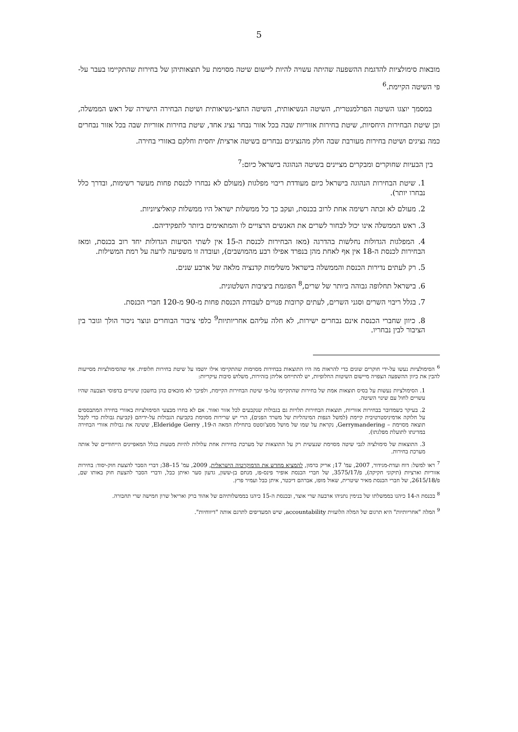5
מובאות סימולציות להדגמת ההשפעה שהיתה עשויה להיות ליישום שיטה מסוימת על תוצאותיהן של בחירות שהתקיימו בעבר על-פי השיטה הקיימת.<sup>6</sup>
במסמך יוצגו השיטה הפרלמנטרית, השיטה הנשיאותית, השיטה החצי-נשיאותית ושיטת הבחירה הישירה של ראש הממשלה, וכן שיטת הבחירות היחסיות, שיטת בחירות אזוריות שבה בכל אזור נבחר נציג אחד, שיטת בחירות אזוריות שבה בכל אזור נבחרים כמה נציגים ושיטת בחירות מעורבת שבה חלק מהנציגים נבחרים בשיטה ארצית/ יחסית וחלקם באזורי בחירה.
בין הבעיות שחוקרים ומבקרים מציינים בשיטה הנהוגה בישראל כיום:<sup>7</sup>
1. שיטת הבחירות הנהוגה בישראל כיום מעודדת ריבוי מפלגות (מעולם לא נבחרו לכנסת פחות מעשר רשימות, ובדרך כלל נבחרו יותר).
2. מעולם לא זכתה רשימה אחת לרוב בכנסת, ועקב כך כל ממשלות ישראל היו ממשלות קואליציוניות.
3. ראש הממשלה אינו יכול לבחור לשרים את האנשים הרצויים לו והמתאימים ביותר לתפקידיהם.
4. המפלגות הגדולות נחלשות בהדרגה (מאז הבחירות לכנסת ה-15 אין לשתי הסיעות הגדולות יחד רוב בכנסת, ומאז הבחירות לכנסת ה-18 אין אף לאחת מהן בנפרד אפילו רבע מהמושבים), ועובדה זו משפיעה לרעה על רמת המשילות.
5. רק לעתים נדירות הכנסת והממשלה בישראל משלימות קדנציה מלאה של ארבע שנים.
6. בישראל תחלופה גבוהה ביותר של שרים,<sup>8</sup> הפוגמת ביציבות השלטונית.
7. בגלל ריבוי השרים וסגני השרים, לעתים קרובות פנויים לעבודת הכנסת פחות מ-90 מ-120 חברי הכנסת.
8. כיוון שחברי הכנסת אינם נבחרים ישירות, לא חלה עליהם אחריותיות<sup>9</sup> כלפי ציבור הבוחרים ונוצר ניכור הולך וגובר בין הציבור לבין נבחריו.
<sup>6</sup> הסימולציות נעשו על-ידי חוקרים שונים כדי להראות מה היו התוצאות בבחירות מסוימות שהתקיימו אילו יושמו על שיטת בחירות חלופית. אף שהסימולציות מסייעות להבין את כיוון ההשפעה הצפויה מיישום השיטות החלופיות, יש להתייחס אליהן בזהירות, משלוש סיבות עיקריות:
1. הסימולציות נעשות על בסיס תוצאות אמת של בחירות שהתקיימו על-פי שיטת הבחירות הקיימת, ולפיכך לא מובאים בהן בחשבון שינויים בדפוסי הצבעה שהיו עשויים לחול עם שינוי השיטה.
2. בעיקר כשמדובר בבחירות אזוריות, תוצאות הבחירות תלויות גם בגבולות שנקבעים לכל אזור ואזור. אם לא בחרו מבצעי הסימולציות באזורי בחירה המתבססים על חלוקה אדמיניסטרטיבית קיימת (למשל הנפות המינהליות של משרד הפנים), הרי יש שרירות מסוימת בקביעת הגבולות על-ידיהם (קביעת גבולות כדי לקבל תוצאה מסוימת – Gerrymandering, נקראת על שמו של מושל מסצ'וסטס בתחילת המאה ה-19, Elderidge Gerry, ששינה את גבולות אזורי הבחירה במדינתו לתועלת מפלגתו).
3. התוצאות של סימולציה לגבי שיטה מסוימת שנעשית רק על התוצאות של מערכת בחירות אחת עלולות להיות מטעות בגלל המאפיינים הייחודיים של אותה מערכת בחירות.
<sup>7</sup> ראו למשל: דוח ועדת-מגידור, 2007, עמ' 17; אריק כרמון, להמציא מחדש את הדמוקרטיה הישראלית, 2009, עמ' 15–38; דברי הסבר להצעת חוק-יסוד: בחירות אזוריות וארציות (תיקוני חקיקה), פ/3575/17, של חברי הכנסת אופיר פינס-פז, מנחם בן-ששון, גדעון סער ואיתן כבל, ודברי הסבר להצעת חוק באותו שם, פ/2615/18, של חברי הכנסת מאיר שיטרית, שאול מופז, אברהם דיכטר, איתן כבל ועמיר פרץ.
<sup>8</sup> בכנסת ה-14 כיהנו בממשלתו של בנימין נתניהו ארבעה שרי אוצר, ובכנסת ה-15 כיהנו בממשלותיהם של אהוד ברק ואריאל שרון חמישה שרי תחבורה.
<sup>9</sup> המלה "אחריותיות" היא תרגום של המלה הלועזית accountability, שיש המעדיפים לתרגם אותה "דיווחיות".